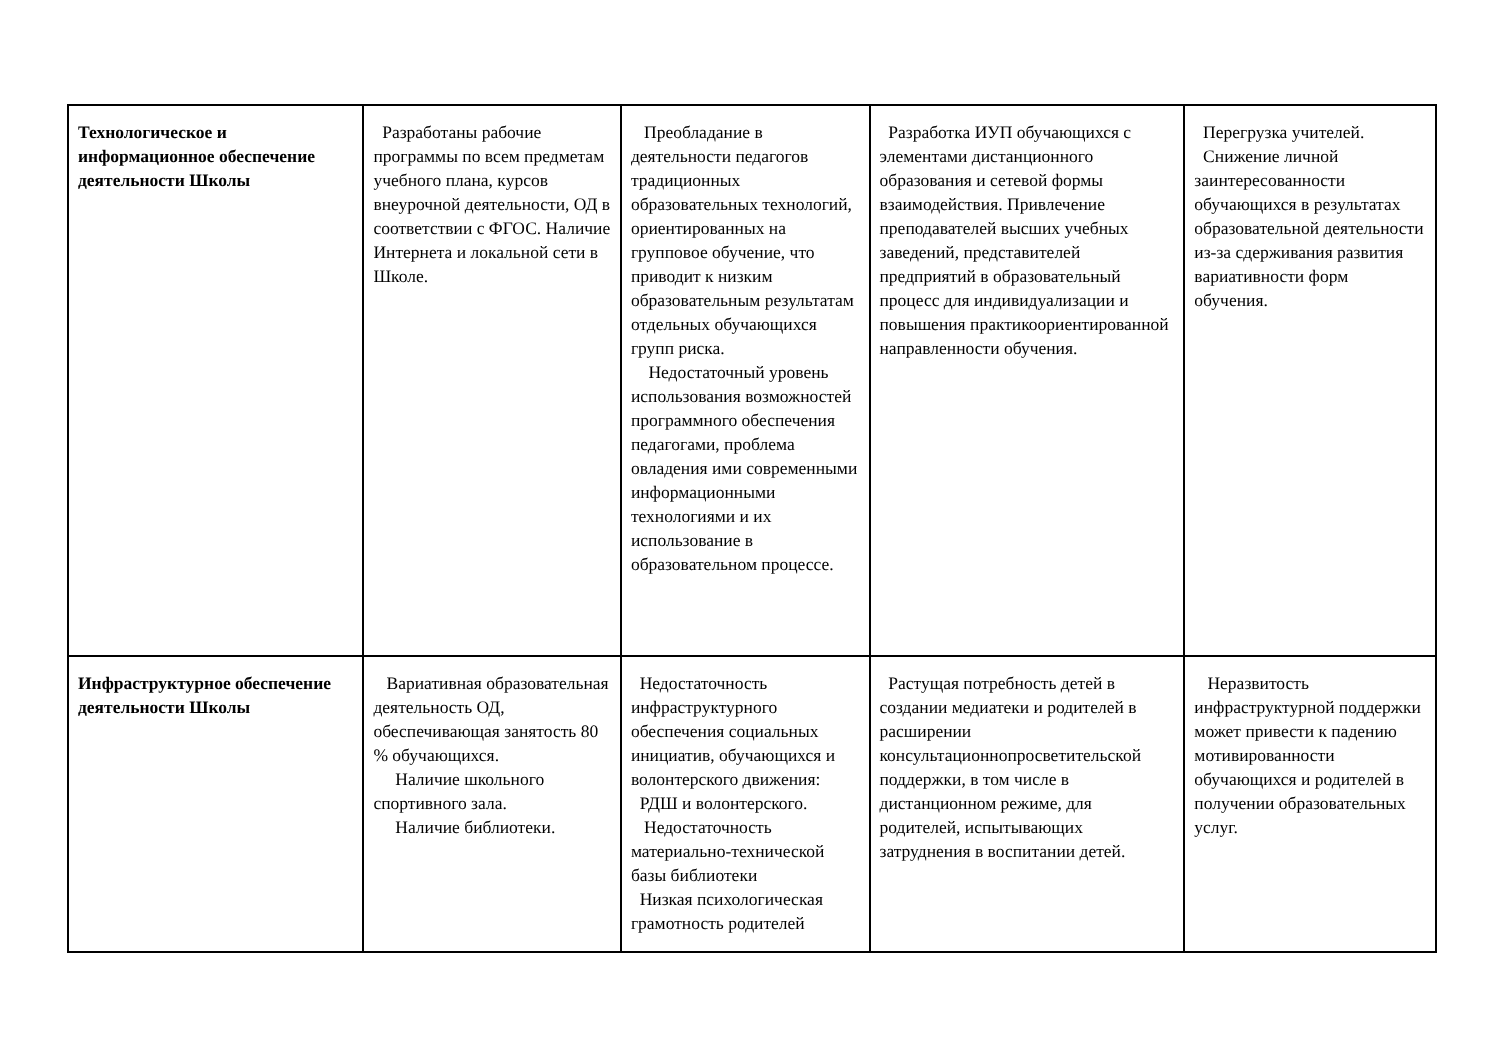| Технологическое и информационное обеспечение деятельности Школы | Разработаны рабочие программы по всем предметам учебного плана, курсов внеурочной деятельности, ОД в соответствии с ФГОС. Наличие Интернета и локальной сети в Школе. | Преобладание в деятельности педагогов традиционных образовательных технологий, ориентированных на групповое обучение, что приводит к низким образовательным результатам отдельных обучающихся групп риска. Недостаточный уровень использования возможностей программного обеспечения педагогами, проблема овладения ими современными информационными технологиями и их использование в образовательном процессе. | Разработка ИУП обучающихся с элементами дистанционного образования и сетевой формы взаимодействия. Привлечение преподавателей высших учебных заведений, представителей предприятий в образовательный процесс для индивидуализации и повышения практикоориентированной направленности обучения. | Перегрузка учителей. Снижение личной заинтересованности обучающихся в результатах образовательной деятельности из-за сдерживания развития вариативности форм обучения. |
| Инфраструктурное обеспечение деятельности Школы | Вариативная образовательная деятельность ОД, обеспечивающая занятость 80 % обучающихся. Наличие школьного спортивного зала. Наличие библиотеки. | Недостаточность инфраструктурного обеспечения социальных инициатив, обучающихся и волонтерского движения: РДШ и волонтерского. Недостаточность материально-технической базы библиотеки Низкая психологическая грамотность родителей | Растущая потребность детей в создании медиатеки и родителей в расширении консультационнопросветительской поддержки, в том числе в дистанционном режиме, для родителей, испытывающих затруднения в воспитании детей. | Неразвитость инфраструктурной поддержки может привести к падению мотивированности обучающихся и родителей в получении образовательных услуг. |